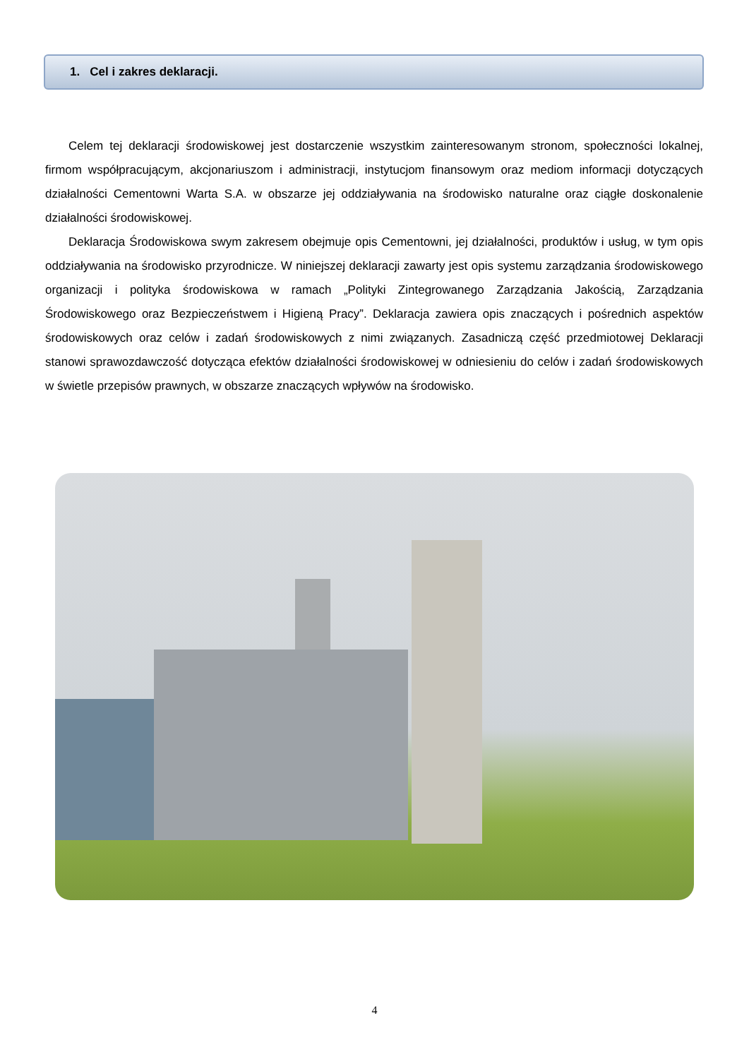1. Cel i zakres deklaracji.
Celem tej deklaracji środowiskowej jest dostarczenie wszystkim zainteresowanym stronom, społeczności lokalnej, firmom współpracującym, akcjonariuszom i administracji, instytucjom finansowym oraz mediom informacji dotyczących działalności Cementowni Warta S.A. w obszarze jej oddziaływania na środowisko naturalne oraz ciągłe doskonalenie działalności środowiskowej.
Deklaracja Środowiskowa swym zakresem obejmuje opis Cementowni, jej działalności, produktów i usług, w tym opis oddziaływania na środowisko przyrodnicze. W niniejszej deklaracji zawarty jest opis systemu zarządzania środowiskowego organizacji i polityka środowiskowa w ramach „Polityki Zintegrowanego Zarządzania Jakością, Zarządzania Środowiskowego oraz Bezpieczeństwem i Higieną Pracy”. Deklaracja zawiera opis znaczących i pośrednich aspektów środowiskowych oraz celów i zadań środowiskowych z nimi związanych. Zasadniczą część przedmiotowej Deklaracji stanowi sprawozdawczość dotycząca efektów działalności środowiskowej w odniesieniu do celów i zadań środowiskowych w świetle przepisów prawnych, w obszarze znaczących wpływów na środowisko.
4